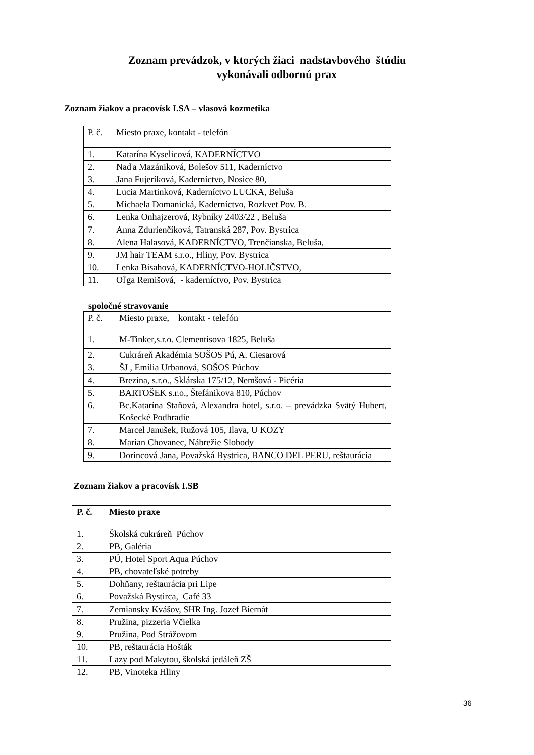Zoznam prevádzok, v ktorých žiaci nadstavbového štúdiu
vykonávali odbornú prax
Zoznam žiakov a pracovísk I.SA – vlasová kozmetika
| P. č. | Miesto praxe, kontakt - telefón |
| 1. | Katarína Kyselicová, KADERNÍCTVO |
| 2. | Naďa Mazániková, Bolešov 511, Kaderníctvo |
| 3. | Jana Fujeríková, Kaderníctvo, Nosice 80, |
| 4. | Lucia Martinková, Kaderníctvo LUCKA, Beluša |
| 5. | Michaela Domanická, Kaderníctvo, Rozkvet Pov. B. |
| 6. | Lenka Onhajzerová, Rybníky 2403/22 , Beluša |
| 7. | Anna Zdurienčíková, Tatranská 287, Pov. Bystrica |
| 8. | Alena Halasová, KADERNÍCTVO, Trenčianska, Beluša, |
| 9. | JM hair TEAM s.r.o., Hliny, Pov. Bystrica |
| 10. | Lenka Bisahová, KADERNÍCTVO-HOLIČSTVO, |
| 11. | Oľga Remišová, - kaderníctvo, Pov. Bystrica |
spoločné stravovanie
| P. č. | Miesto praxe, kontakt - telefón |
| 1. | M-Tinker,s.r.o. Clementisova 1825, Beluša |
| 2. | Cukráreň Akadémia SOŠOS Pú, A. Ciesarová |
| 3. | ŠJ , Emília Urbanová, SOŠOS Púchov |
| 4. | Brezina, s.r.o., Sklárska 175/12, Nemšová - Picéria |
| 5. | BARTOŠEK s.r.o., Štefánikova 810, Púchov |
| 6. | Bc.Katarína Staňová, Alexandra hotel, s.r.o. – prevádzka Svätý Hubert, Košecké Podhradie |
| 7. | Marcel Janušek, Ružová 105, Ilava, U KOZY |
| 8. | Marian Chovanec, Nábrežie Slobody |
| 9. | Dorincová Jana, Považská Bystrica, BANCO DEL PERU, reštaurácia |
Zoznam žiakov a pracovísk I.SB
| P. č. | Miesto praxe |
| --- | --- |
| 1. | Školská cukráreň Púchov |
| 2. | PB, Galéria |
| 3. | PÚ, Hotel Sport Aqua Púchov |
| 4. | PB, chovateľské potreby |
| 5. | Dohňany, reštaurácia pri Lipe |
| 6. | Považská Bystirca, Café 33 |
| 7. | Zemiansky Kvášov, SHR Ing. Jozef Biernát |
| 8. | Pružina, pizzeria Včielka |
| 9. | Pružina, Pod Strážovom |
| 10. | PB, reštaurácia Hošták |
| 11. | Lazy pod Makytou, školská jedáleň ZŠ |
| 12. | PB, Vinoteka Hliny |
36